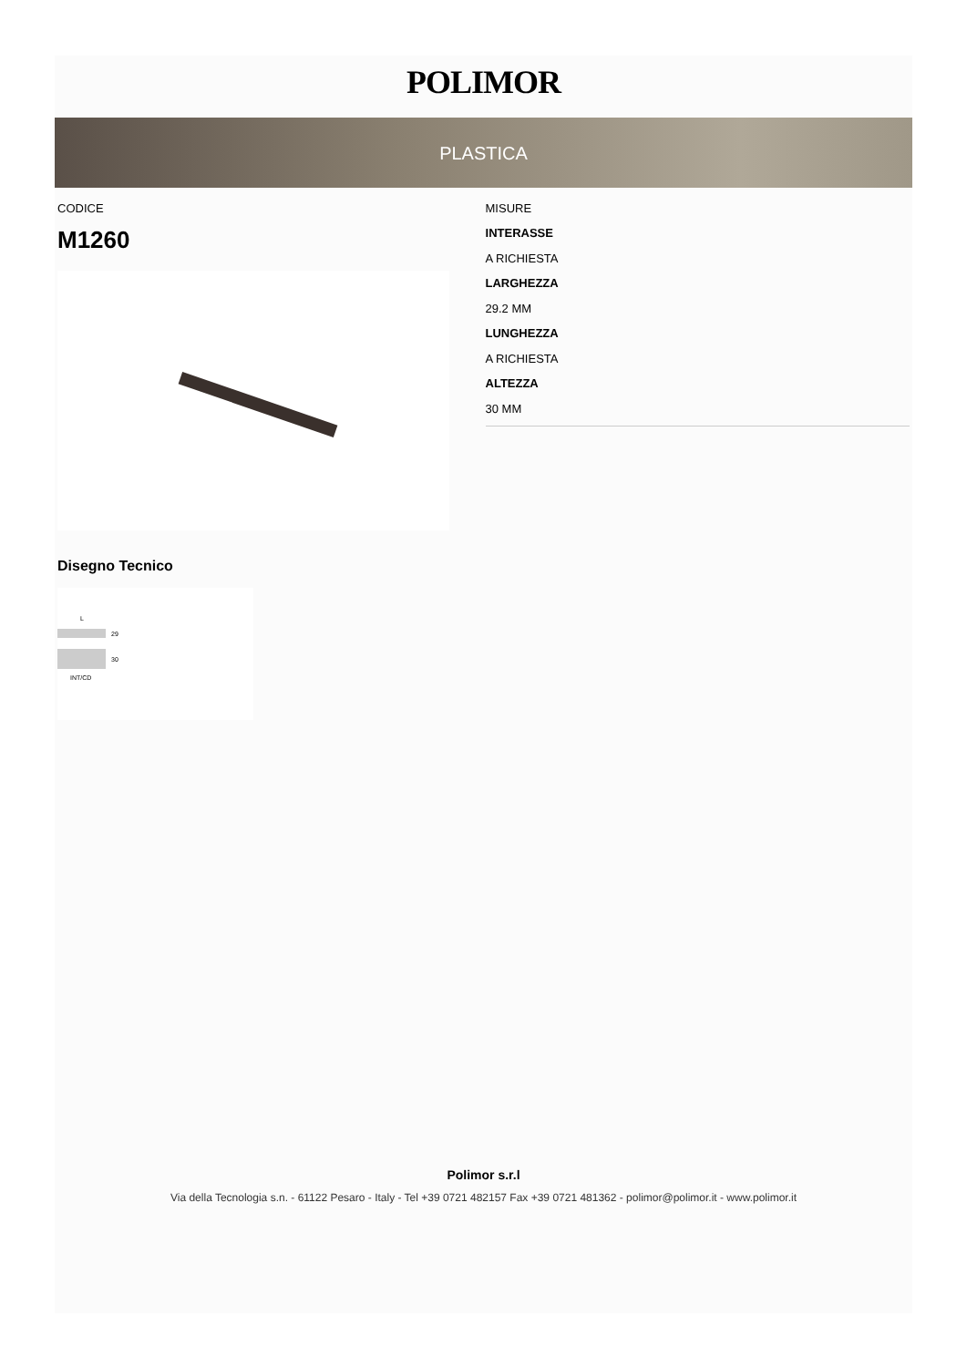POLIMOR
PLASTICA
CODICE
M1260
MISURE
INTERASSE
A RICHIESTA
LARGHEZZA
29.2 MM
LUNGHEZZA
A RICHIESTA
ALTEZZA
30 MM
Disegno Tecnico
L
29
30
INT/CD
Polimor s.r.l
Via della Tecnologia s.n. - 61122 Pesaro - Italy - Tel +39 0721 482157 Fax +39 0721 481362 - polimor@polimor.it - www.polimor.it